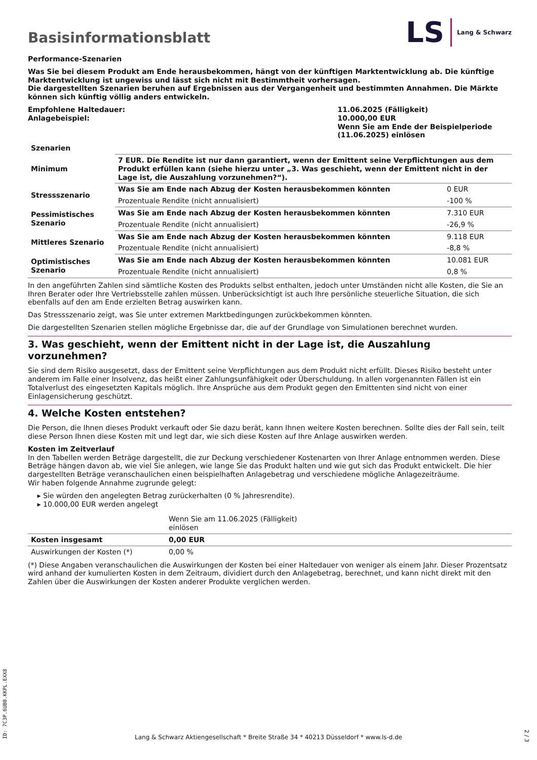Basisinformationsblatt
LS Lang & Schwarz
Performance-Szenarien
Was Sie bei diesem Produkt am Ende herausbekommen, hängt von der künftigen Marktentwicklung ab. Die künftige Marktentwicklung ist ungewiss und lässt sich nicht mit Bestimmtheit vorhersagen.
Die dargestellten Szenarien beruhen auf Ergebnissen aus der Vergangenheit und bestimmten Annahmen. Die Märkte können sich künftig völlig anders entwickeln.
| Empfohlene Haltedauer: Anlagebeispiel: | 11.06.2025 (Fälligkeit) 10.000,00 EUR Wenn Sie am Ende der Beispielperiode (11.06.2025) einlösen |
| Szenarien | | |
| --- | --- | --- |
| Minimum | 7 EUR. Die Rendite ist nur dann garantiert, wenn der Emittent seine Verpflichtungen aus dem Produkt erfüllen kann (siehe hierzu unter „3. Was geschieht, wenn der Emittent nicht in der Lage ist, die Auszahlung vorzunehmen?“). | |
| Stressszenario | Was Sie am Ende nach Abzug der Kosten herausbekommen könnten | 0 EUR |
| | Prozentuale Rendite (nicht annualisiert) | -100 % |
| Pessimistisches Szenario | Was Sie am Ende nach Abzug der Kosten herausbekommen könnten | 7.310 EUR |
| | Prozentuale Rendite (nicht annualisiert) | -26,9 % |
| Mittleres Szenario | Was Sie am Ende nach Abzug der Kosten herausbekommen könnten | 9.118 EUR |
| | Prozentuale Rendite (nicht annualisiert) | -8,8 % |
| Optimistisches Szenario | Was Sie am Ende nach Abzug der Kosten herausbekommen könnten | 10.081 EUR |
| | Prozentuale Rendite (nicht annualisiert) | 0,8 % |
In den angeführten Zahlen sind sämtliche Kosten des Produkts selbst enthalten, jedoch unter Umständen nicht alle Kosten, die Sie an Ihren Berater oder Ihre Vertriebsstelle zahlen müssen. Unberücksichtigt ist auch Ihre persönliche steuerliche Situation, die sich ebenfalls auf den am Ende erzielten Betrag auswirken kann.
Das Stressszenario zeigt, was Sie unter extremen Marktbedingungen zurückbekommen könnten.
Die dargestellten Szenarien stellen mögliche Ergebnisse dar, die auf der Grundlage von Simulationen berechnet wurden.
3. Was geschieht, wenn der Emittent nicht in der Lage ist, die Auszahlung vorzunehmen?
Sie sind dem Risiko ausgesetzt, dass der Emittent seine Verpflichtungen aus dem Produkt nicht erfüllt. Dieses Risiko besteht unter anderem im Falle einer Insolvenz, das heißt einer Zahlungsunfähigkeit oder Überschuldung. In allen vorgenannten Fällen ist ein Totalverlust des eingesetzten Kapitals möglich. Ihre Ansprüche aus dem Produkt gegen den Emittenten sind nicht von einer Einlagensicherung geschützt.
4. Welche Kosten entstehen?
Die Person, die Ihnen dieses Produkt verkauft oder Sie dazu berät, kann Ihnen weitere Kosten berechnen. Sollte dies der Fall sein, teilt diese Person Ihnen diese Kosten mit und legt dar, wie sich diese Kosten auf Ihre Anlage auswirken werden.
Kosten im Zeitverlauf
In den Tabellen werden Beträge dargestellt, die zur Deckung verschiedener Kostenarten von Ihrer Anlage entnommen werden. Diese Beträge hängen davon ab, wie viel Sie anlegen, wie lange Sie das Produkt halten und wie gut sich das Produkt entwickelt. Die hier dargestellten Beträge veranschaulichen einen beispielhaften Anlagebetrag und verschiedene mögliche Anlagezeiträume.
Wir haben folgende Annahme zugrunde gelegt:
Sie würden den angelegten Betrag zurückerhalten (0 % Jahresrendite).
10.000,00 EUR werden angelegt
| | Wenn Sie am 11.06.2025 (Fälligkeit) einlösen | |
| Kosten insgesamt | 0,00 EUR | |
| Auswirkungen der Kosten (*) | 0,00 % | |
(*) Diese Angaben veranschaulichen die Auswirkungen der Kosten bei einer Haltedauer von weniger als einem Jahr. Dieser Prozentsatz wird anhand der kumulierten Kosten in dem Zeitraum, dividiert durch den Anlagebetrag, berechnet, und kann nicht direkt mit den Zahlen über die Auswirkungen der Kosten anderer Produkte verglichen werden.
ID: 7C3P.6UB0.KKPL.EXX8
Lang & Schwarz Aktiengesellschaft * Breite Straße 34 * 40213 Düsseldorf * www.ls-d.de
2 / 3